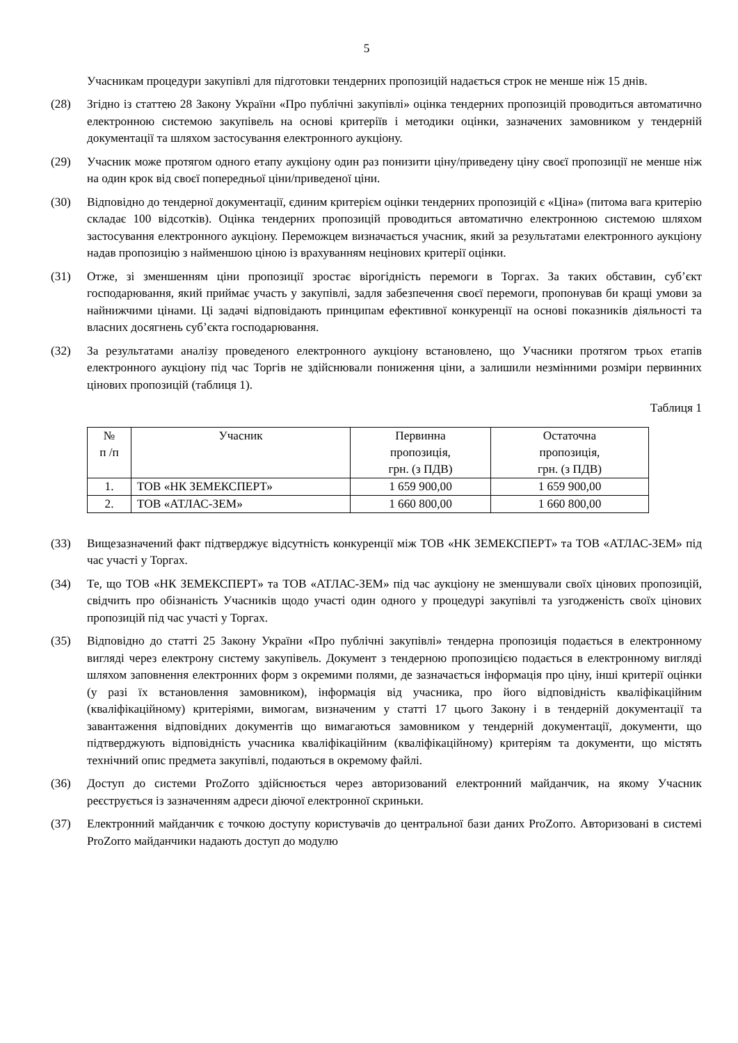5
Учасникам процедури закупівлі для підготовки тендерних пропозицій надається строк не менше ніж 15 днів.
(28) Згідно із статтею 28 Закону України «Про публічні закупівлі» оцінка тендерних пропозицій проводиться автоматично електронною системою закупівель на основі критеріїв і методики оцінки, зазначених замовником у тендерній документації та шляхом застосування електронного аукціону.
(29) Учасник може протягом одного етапу аукціону один раз понизити ціну/приведену ціну своєї пропозиції не менше ніж на один крок від своєї попередньої ціни/приведеної ціни.
(30) Відповідно до тендерної документації, єдиним критерієм оцінки тендерних пропозицій є «Ціна» (питома вага критерію складає 100 відсотків). Оцінка тендерних пропозицій проводиться автоматично електронною системою шляхом застосування електронного аукціону. Переможцем визначається учасник, який за результатами електронного аукціону надав пропозицію з найменшою ціною із врахуванням нецінових критерії оцінки.
(31) Отже, зі зменшенням ціни пропозиції зростає вірогідність перемоги в Торгах. За таких обставин, суб’єкт господарювання, який приймає участь у закупівлі, задля забезпечення своєї перемоги, пропонував би кращі умови за найнижчими цінами. Ці задачі відповідають принципам ефективної конкуренції на основі показників діяльності та власних досягнень суб’єкта господарювання.
(32) За результатами аналізу проведеного електронного аукціону встановлено, що Учасники протягом трьох етапів електронного аукціону під час Торгів не здійснювали пониження ціни, а залишили незмінними розміри первинних цінових пропозицій (таблиця 1).
Таблиця 1
| № п /п | Учасник | Первинна пропозиція, грн. (з ПДВ) | Остаточна пропозиція, грн. (з ПДВ) |
| --- | --- | --- | --- |
| 1. | ТОВ «НК ЗЕМЕКСПЕРТ» | 1 659 900,00 | 1 659 900,00 |
| 2. | ТОВ «АТЛАС-ЗЕМ» | 1 660 800,00 | 1 660 800,00 |
(33) Вищезазначений факт підтверджує відсутність конкуренції між ТОВ «НК ЗЕМЕКСПЕРТ» та ТОВ «АТЛАС-ЗЕМ» під час участі у Торгах.
(34) Те, що ТОВ «НК ЗЕМЕКСПЕРТ» та ТОВ «АТЛАС-ЗЕМ» під час аукціону не зменшували своїх цінових пропозицій, свідчить про обізнаність Учасників щодо участі один одного у процедурі закупівлі та узгодженість своїх цінових пропозицій під час участі у Торгах.
(35) Відповідно до статті 25 Закону України «Про публічні закупівлі» тендерна пропозиція подається в електронному вигляді через електрону систему закупівель. Документ з тендерною пропозицією подається в електронному вигляді шляхом заповнення електронних форм з окремими полями, де зазначається інформація про ціну, інші критерії оцінки (у разі їх встановлення замовником), інформація від учасника, про його відповідність кваліфікаційним (кваліфікаційному) критеріями, вимогам, визначеним у статті 17 цього Закону і в тендерній документації та завантаження відповідних документів що вимагаються замовником у тендерній документації, документи, що підтверджують відповідність учасника кваліфікаційним (кваліфікаційному) критеріям та документи, що містять технічний опис предмета закупівлі, подаються в окремому файлі.
(36) Доступ до системи ProZorro здійснюється через авторизований електронний майданчик, на якому Учасник реєструється із зазначенням адреси діючої електронної скриньки.
(37) Електронний майданчик є точкою доступу користувачів до центральної бази даних ProZorro. Авторизовані в системі ProZorro майданчики надають доступ до модулю